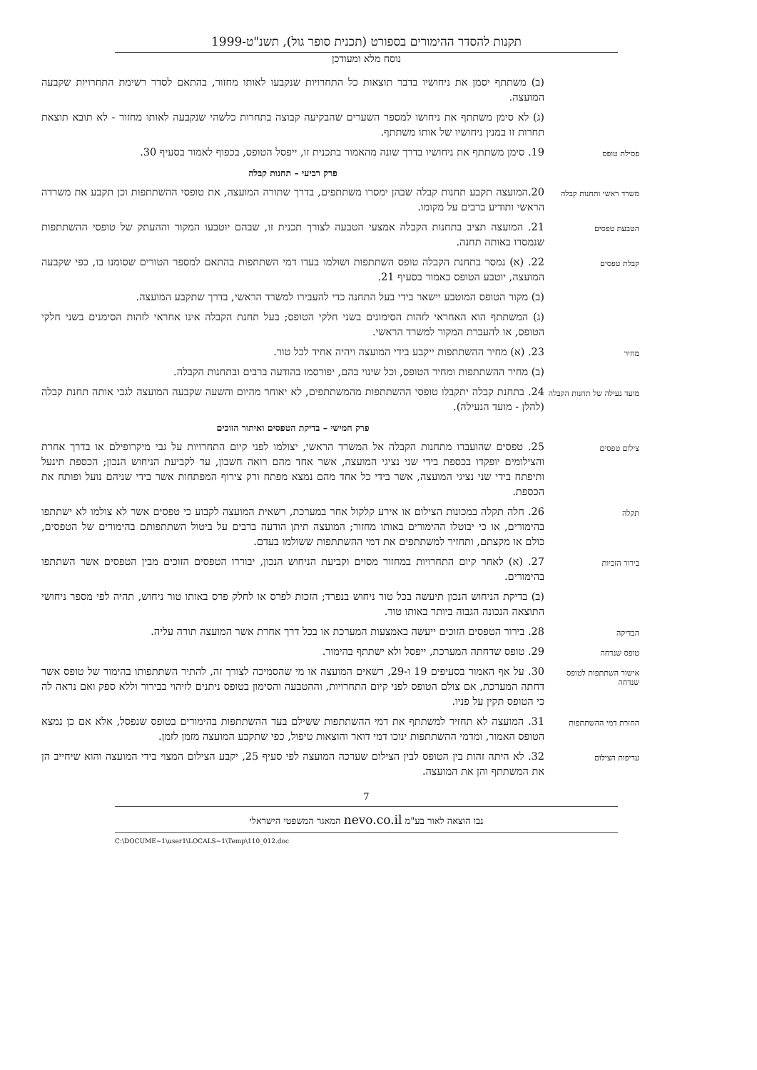תקנות להסדר ההימורים בספורט (תכנית סופר גול), תשנ"ט-1999
נוסח מלא ומעודכן
(ב) משתתף יסמן את ניחושיו בדבר תוצאות כל התחרויות שנקבעו לאותו מחזור, בהתאם לסדר רשימת התחרויות שקבעה המועצה.
(ג) לא סימן משתתף את ניחושו למספר השערים שהבקיעה קבוצה בתחרות כלשהי שנקבעה לאותו מחזור - לא תובא תוצאת תחרות זו במנין ניחושיו של אותו משתתף.
פסילת טופס
19. סימן משתתף את ניחושיו בדרך שונה מהאמור בתכנית זו, ייפסל הטופס, בכפוף לאמור בסעיף 30.
פרק רביעי – תחנות קבלה
משרד ראשי ותחנות קבלה
20.המועצה תקבע תחנות קבלה שבהן ימסרו משתתפים, בדרך שתורה המועצה, את טופסי ההשתתפות וכן תקבע את משרדה הראשי ותודיע ברבים על מקומו.
הטבעת טפסים
21. המועצה תציב בתחנות הקבלה אמצעי הטבעה לצורך תכנית זו, שבהם יוטבעו המקור וההעתק של טופסי ההשתתפות שנמסרו באותה תחנה.
קבלת טפסים
22. (א) נמסר בתחנת הקבלה טופס השתתפות ושולמו בעדו דמי השתתפות בהתאם למספר הטורים שסומנו בו, כפי שקבעה המועצה, יוטבע הטופס כאמור בסעיף 21.
(ב) מקור הטופס המוטבע יישאר בידי בעל התחנה כדי להעבירו למשרד הראשי, בדרך שתקבע המועצה.
(ג) המשתתף הוא האחראי לזהות הסימונים בשני חלקי הטופס; בעל תחנת הקבלה אינו אחראי לזהות הסימנים בשני חלקי הטופס, או להעברת המקור למשרד הראשי.
מחיר
23. (א) מחיר ההשתתפות ייקבע בידי המועצה ויהיה אחיד לכל טור.
(ב) מחיר ההשתתפות ומחיר הטופס, וכל שינוי בהם, יפורסמו בהודעה ברבים ובתחנות הקבלה.
מועד נעילה של תחנות הקבלה
24. בתחנת קבלה יתקבלו טופסי ההשתתפות מהמשתתפים, לא יאוחר מהיום והשעה שקבעה המועצה לגבי אותה תחנת קבלה (להלן - מועד הנעילה).
פרק חמישי – בדיקת הטפסים ואיתור הזוכים
צילום טפסים
25. טפסים שהועברו מתחנות הקבלה אל המשרד הראשי, יצולמו לפני קיום התחרויות על גבי מיקרופילם או בדרך אחרת והצילומים יופקדו בכספת בידי שני נציגי המועצה, אשר אחד מהם רואה חשבון, עד לקביעת הניחוש הנכון; הכספת תינעל ותיפתח בידי שני נציגי המועצה, אשר בידי כל אחד מהם נמצא מפתח ורק צירוף המפתחות אשר בידי שניהם נועל ופותח את הכספת.
תקלה
26. חלה תקלה במכונות הצילום או אירע קלקול אחר במערכת, רשאית המועצה לקבוע כי טפסים אשר לא צולמו לא ישתתפו בהימורים, או כי יבוטלו ההימורים באותו מחזור; המועצה תיתן הודעה ברבים על ביטול השתתפותם בהימורים של הטפסים, כולם או מקצתם, ותחזיר למשתתפים את דמי ההשתתפות ששולמו בעדם.
בירור הזכיות
27. (א) לאחר קיום התחרויות במחזור מסוים וקביעת הניחוש הנכון, יבוררו הטפסים הזוכים מבין הטפסים אשר השתתפו בהימורים.
(ב) בדיקת הניחוש הנכון תיעשה בכל טור ניחוש בנפרד; הזכות לפרס או לחלק פרס באותו טור ניחוש, תהיה לפי מספר ניחושי התוצאה הנכונה הגבוה ביותר באותו טור.
הבדיקה
28. בירור הטפסים הזוכים ייעשה באמצעות המערכת או בכל דרך אחרת אשר המועצה תורה עליה.
טופס שנדחה
29. טופס שדחתה המערכת, ייפסל ולא ישתתף בהימור.
אישור השתתפות לטופס שנדחה
30. על אף האמור בסעיפים 19 ו-29, רשאים המועצה או מי שהסמיכה לצורך זה, להתיר השתתפותו בהימור של טופס אשר דחתה המערכת, אם צולם הטופס לפני קיום התחרויות, וההטבעה והסימון בטופס ניתנים לזיהוי בבירור וללא ספק ואם נראה לה כי הטופס תקין על פניו.
החזרת דמי ההשתתפות
31. המועצה לא תחזיר למשתתף את דמי ההשתתפות ששילם בעד ההשתתפות בהימורים בטופס שנפסל, אלא אם כן נמצא הטופס האמור, ומדמי ההשתתפות ינוכו דמי דואר והוצאות טיפול, כפי שתקבע המועצה מזמן לזמן.
עדיפות הצילום
32. לא היתה זהות בין הטופס לבין הצילום שערכה המועצה לפי סעיף 25, יקבע הצילום המצוי בידי המועצה והוא שיחייב הן את המשתתף והן את המועצה.
7
נבו הוצאה לאור בע"מ nevo.co.il המאגר המשפטי הישראלי
C:\DOCUME~1\user1\LOCALS~1\Temp\110_012.doc